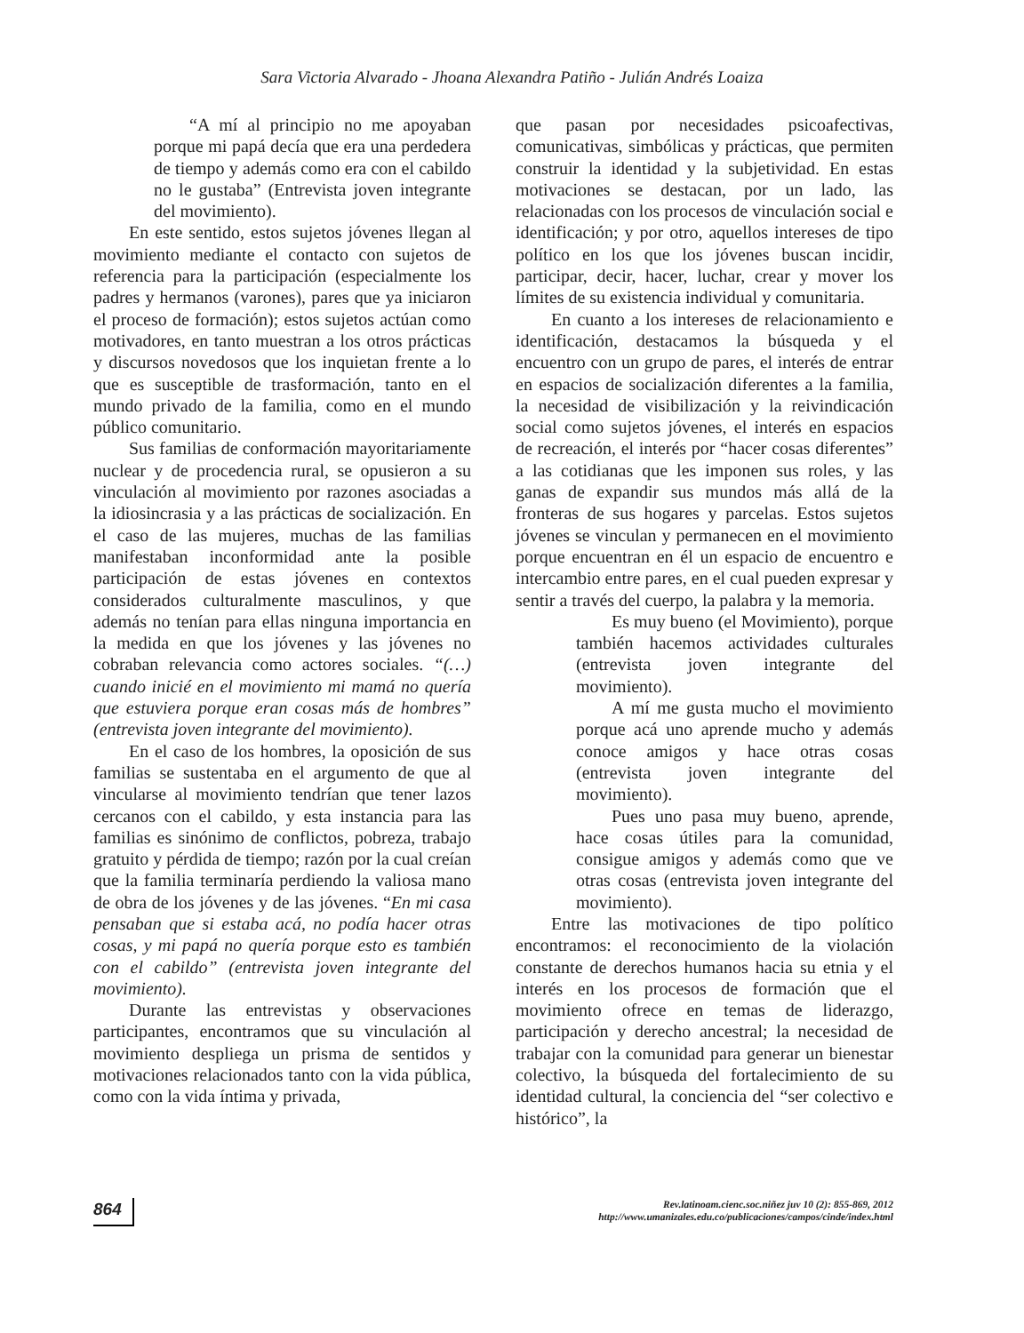Sara Victoria Alvarado - Jhoana Alexandra Patiño - Julián Andrés Loaiza
“A mí al principio no me apoyaban porque mi papá decía que era una perdedera de tiempo y además como era con el cabildo no le gustaba” (Entrevista joven integrante del movimiento).
En este sentido, estos sujetos jóvenes llegan al movimiento mediante el contacto con sujetos de referencia para la participación (especialmente los padres y hermanos (varones), pares que ya iniciaron el proceso de formación); estos sujetos actúan como motivadores, en tanto muestran a los otros prácticas y discursos novedosos que los inquietan frente a lo que es susceptible de trasformación, tanto en el mundo privado de la familia, como en el mundo público comunitario.
Sus familias de conformación mayoritariamente nuclear y de procedencia rural, se opusieron a su vinculación al movimiento por razones asociadas a la idiosincrasia y a las prácticas de socialización. En el caso de las mujeres, muchas de las familias manifestaban inconformidad ante la posible participación de estas jóvenes en contextos considerados culturalmente masculinos, y que además no tenían para ellas ninguna importancia en la medida en que los jóvenes y las jóvenes no cobraban relevancia como actores sociales. “(…) cuando inicié en el movimiento mi mamá no quería que estuviera porque eran cosas más de hombres” (entrevista joven integrante del movimiento).
En el caso de los hombres, la oposición de sus familias se sustentaba en el argumento de que al vincularse al movimiento tendrían que tener lazos cercanos con el cabildo, y esta instancia para las familias es sinónimo de conflictos, pobreza, trabajo gratuito y pérdida de tiempo; razón por la cual creían que la familia terminaría perdiendo la valiosa mano de obra de los jóvenes y de las jóvenes. “En mi casa pensaban que si estaba acá, no podía hacer otras cosas, y mi papá no quería porque esto es también con el cabildo” (entrevista joven integrante del movimiento).
Durante las entrevistas y observaciones participantes, encontramos que su vinculación al movimiento despliega un prisma de sentidos y motivaciones relacionados tanto con la vida pública, como con la vida íntima y privada,
que pasan por necesidades psicoafectivas, comunicativas, simbólicas y prácticas, que permiten construir la identidad y la subjetividad. En estas motivaciones se destacan, por un lado, las relacionadas con los procesos de vinculación social e identificación; y por otro, aquellos intereses de tipo político en los que los jóvenes buscan incidir, participar, decir, hacer, luchar, crear y mover los límites de su existencia individual y comunitaria.
En cuanto a los intereses de relacionamiento e identificación, destacamos la búsqueda y el encuentro con un grupo de pares, el interés de entrar en espacios de socialización diferentes a la familia, la necesidad de visibilización y la reivindicación social como sujetos jóvenes, el interés en espacios de recreación, el interés por “hacer cosas diferentes” a las cotidianas que les imponen sus roles, y las ganas de expandir sus mundos más allá de la fronteras de sus hogares y parcelas. Estos sujetos jóvenes se vinculan y permanecen en el movimiento porque encuentran en él un espacio de encuentro e intercambio entre pares, en el cual pueden expresar y sentir a través del cuerpo, la palabra y la memoria.
Es muy bueno (el Movimiento), porque también hacemos actividades culturales (entrevista joven integrante del movimiento).
A mí me gusta mucho el movimiento porque acá uno aprende mucho y además conoce amigos y hace otras cosas (entrevista joven integrante del movimiento).
Pues uno pasa muy bueno, aprende, hace cosas útiles para la comunidad, consigue amigos y además como que ve otras cosas (entrevista joven integrante del movimiento).
Entre las motivaciones de tipo político encontramos: el reconocimiento de la violación constante de derechos humanos hacia su etnia y el interés en los procesos de formación que el movimiento ofrece en temas de liderazgo, participación y derecho ancestral; la necesidad de trabajar con la comunidad para generar un bienestar colectivo, la búsqueda del fortalecimiento de su identidad cultural, la conciencia del “ser colectivo e histórico”, la
864
Rev.latinoam.cienc.soc.niñez juv 10 (2): 855-869, 2012
http://www.umanizales.edu.co/publicaciones/campos/cinde/index.html